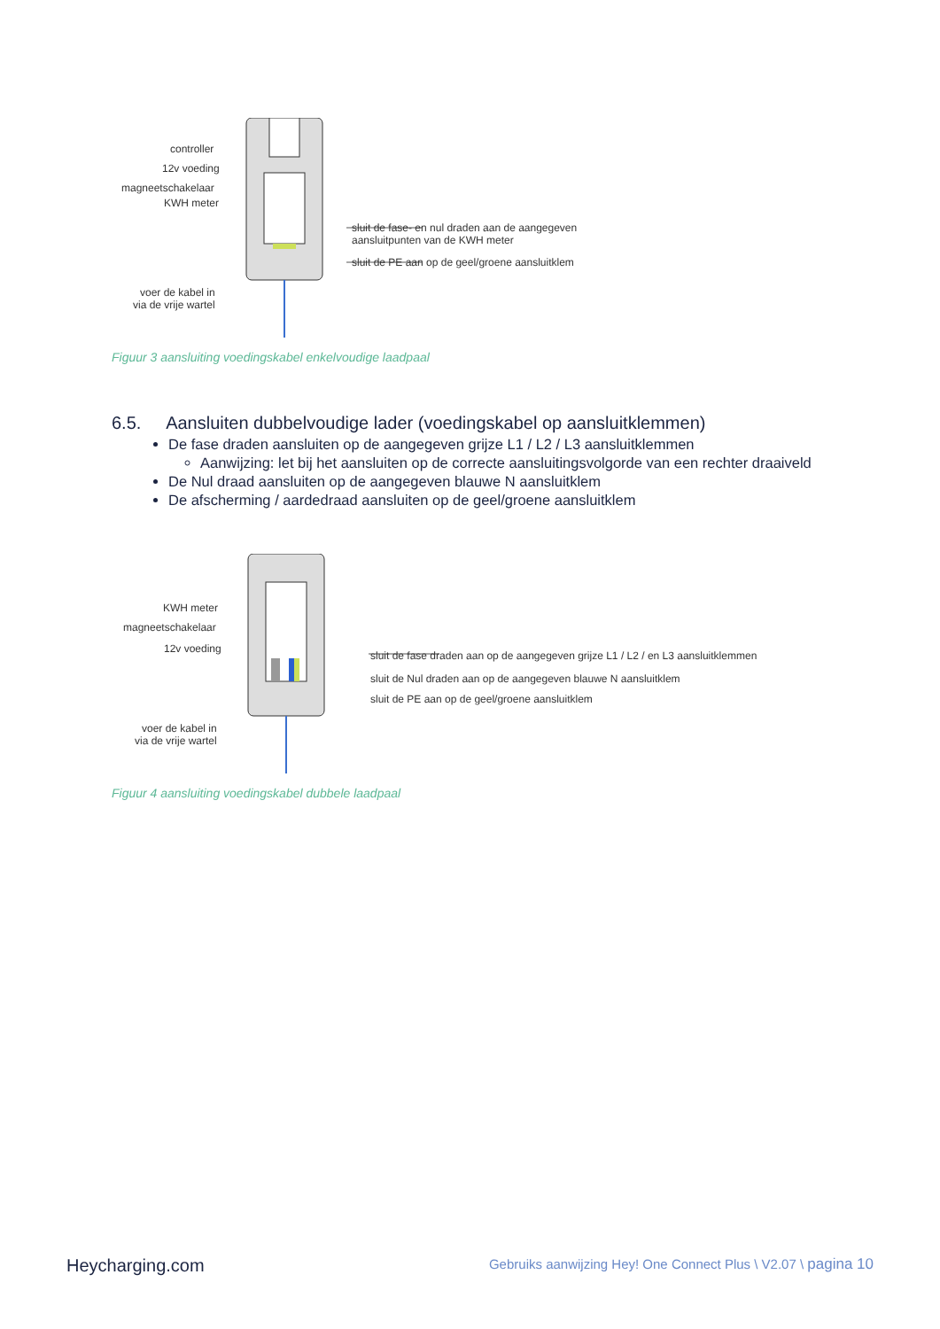controller
12v voeding
magneetschakelaar
KWH meter
sluit de fase- en nul draden aan de aangegeven
aansluitpunten van de KWH meter
sluit de PE aan op de geel/groene aansluitklem
voer de kabel in
via de vrije wartel
Figuur 3 aansluiting voedingskabel enkelvoudige laadpaal
6.5. Aansluiten dubbelvoudige lader (voedingskabel op aansluitklemmen)
De fase draden aansluiten op de aangegeven grijze L1 / L2 / L3 aansluitklemmen
Aanwijzing: let bij het aansluiten op de correcte aansluitingsvolgorde van een rechter draaiveld
De Nul draad aansluiten op de aangegeven blauwe N aansluitklem
De afscherming / aardedraad aansluiten op de geel/groene aansluitklem
KWH meter
magneetschakelaar
12v voeding
sluit de fase draden aan op de aangegeven grijze L1 / L2 / en L3 aansluitklemmen
sluit de Nul draden aan op de aangegeven blauwe N aansluitklem
sluit de PE aan op de geel/groene aansluitklem
voer de kabel in
via de vrije wartel
Figuur 4 aansluiting voedingskabel dubbele laadpaal
Heycharging.com Gebruiks aanwijzing Hey! One Connect Plus \ V2.07 \ pagina 10